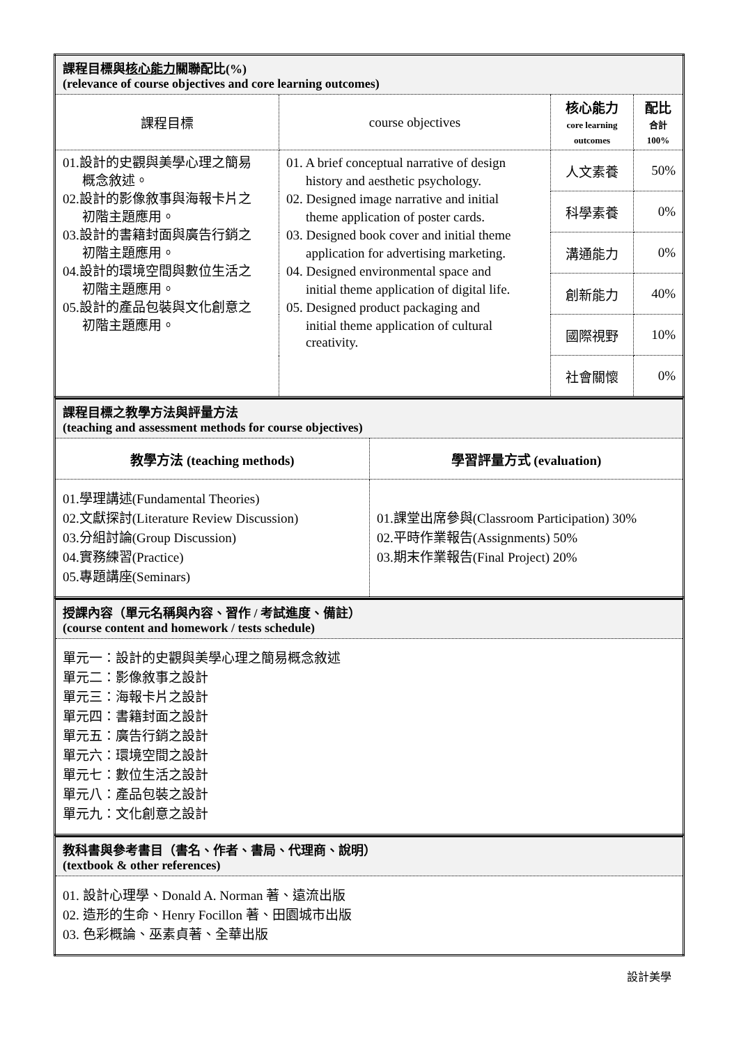| 課程目標與 核心能力 關聯配比(%) (relevance of course objectives and core learning outcomes) | | | |
| --- | --- | --- | --- |
| 課程目標 | course objectives | 核心能力 core learning outcomes | 配比 合計 100% |
| 01.設計的史觀與美學心理之簡易 概念敘述。 02.設計的影像敘事與海報卡片之 初階主題應用。 03.設計的書籍封面與廣告行銷之 初階主題應用。 04.設計的環境空間與數位生活之 初階主題應用。 05.設計的產品包裝與文化創意之 初階主題應用。 | 01. A brief conceptual narrative of design history and aesthetic psychology. 02. Designed image narrative and initial theme application of poster cards. 03. Designed book cover and initial theme application for advertising marketing. 04. Designed environmental space and initial theme application of digital life. 05. Designed product packaging and initial theme application of cultural creativity. | 人文素養 | 50% |
| | | 科學素養 | 0% |
| | | 溝通能力 | 0% |
| | | 創新能力 | 40% |
| | | 國際視野 | 10% |
| | | 社會關懷 | 0% |
| 課程目標之教學方法與評量方法 (teaching and assessment methods for course objectives) | |
| --- | --- |
| 教學方法 (teaching methods) | 學習評量方式 (evaluation) |
| 01.學理講述(Fundamental Theories) 02.文獻探討(Literature Review Discussion) 03.分組討論(Group Discussion) 04.實務練習(Practice) 05.專題講座(Seminars) | 01.課堂出席參與(Classroom Participation) 30% 02.平時作業報告(Assignments) 50% 03.期末作業報告(Final Project) 20% |
| 授課內容（單元名稱與內容、習作 / 考試進度、備註） (course content and homework / tests schedule) |
| --- |
| 單元一：設計的史觀與美學心理之簡易概念敘述 單元二：影像敘事之設計 單元三：海報卡片之設計 單元四：書籍封面之設計 單元五：廣告行銷之設計 單元六：環境空間之設計 單元七：數位生活之設計 單元八：產品包裝之設計 單元九：文化創意之設計 |
| 教科書與參考書目（書名、作者、書局、代理商、說明） (textbook & other references) |
| --- |
| 01. 設計心理學、Donald A. Norman 著、遠流出版 02. 造形的生命、Henry Focillon 著、田園城市出版 03. 色彩概論、巫素貞著、全華出版 |
設計美學